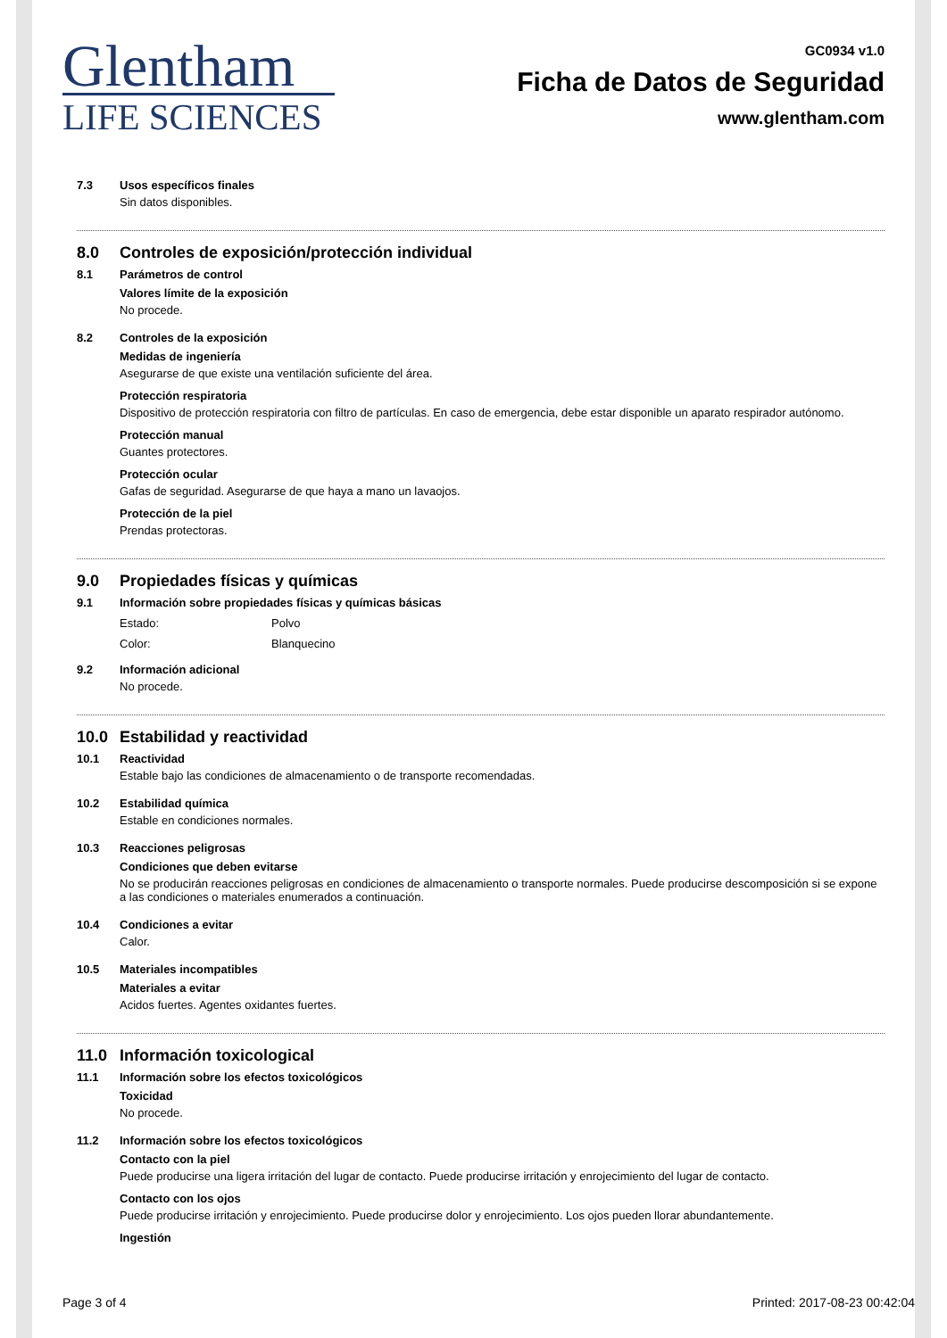Glentham
LIFE SCIENCES
GC0934 v1.0
Ficha de Datos de Seguridad
www.glentham.com
7.3 Usos específicos finales
Sin datos disponibles.
8.0 Controles de exposición/protección individual
8.1 Parámetros de control
Valores límite de la exposición
No procede.
8.2 Controles de la exposición
Medidas de ingeniería
Asegurarse de que existe una ventilación suficiente del área.
Protección respiratoria
Dispositivo de protección respiratoria con filtro de partículas. En caso de emergencia, debe estar disponible un aparato respirador autónomo.
Protección manual
Guantes protectores.
Protección ocular
Gafas de seguridad. Asegurarse de que haya a mano un lavaojos.
Protección de la piel
Prendas protectoras.
9.0 Propiedades físicas y químicas
9.1 Información sobre propiedades físicas y químicas básicas
Estado: Polvo
Color: Blanquecino
9.2 Información adicional
No procede.
10.0 Estabilidad y reactividad
10.1 Reactividad
Estable bajo las condiciones de almacenamiento o de transporte recomendadas.
10.2 Estabilidad química
Estable en condiciones normales.
10.3 Reacciones peligrosas
Condiciones que deben evitarse
No se producirán reacciones peligrosas en condiciones de almacenamiento o transporte normales. Puede producirse descomposición si se expone a las condiciones o materiales enumerados a continuación.
10.4 Condiciones a evitar
Calor.
10.5 Materiales incompatibles
Materiales a evitar
Acidos fuertes. Agentes oxidantes fuertes.
11.0 Información toxicological
11.1 Información sobre los efectos toxicológicos
Toxicidad
No procede.
11.2 Información sobre los efectos toxicológicos
Contacto con la piel
Puede producirse una ligera irritación del lugar de contacto. Puede producirse irritación y enrojecimiento del lugar de contacto.
Contacto con los ojos
Puede producirse irritación y enrojecimiento. Puede producirse dolor y enrojecimiento. Los ojos pueden llorar abundantemente.
Ingestión
Page 3 of 4 Printed: 2017-08-23 00:42:04